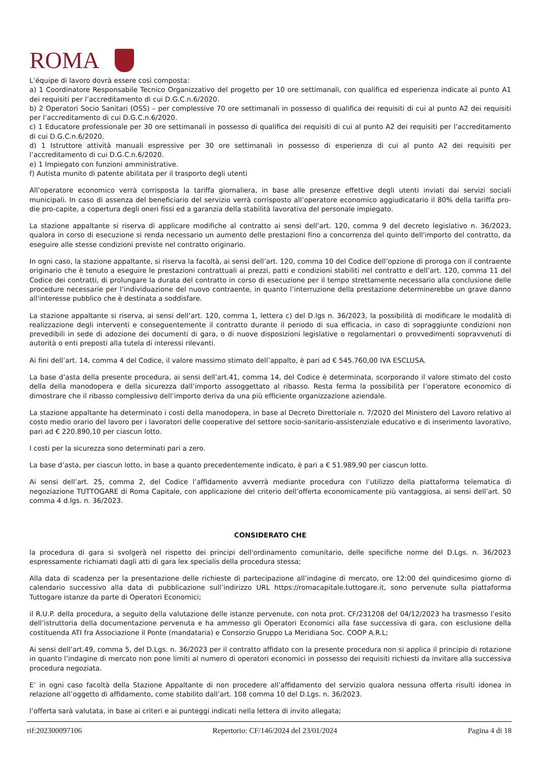ROMA
L’équipe di lavoro dovrà essere così composta:
a) 1 Coordinatore Responsabile Tecnico Organizzativo del progetto per 10 ore settimanali, con qualifica ed esperienza indicate al punto A1 dei requisiti per l’accreditamento di cui D.G.C.n.6/2020.
b) 2 Operatori Socio Sanitari (OSS) – per complessive 70 ore settimanali in possesso di qualifica dei requisiti di cui al punto A2 dei requisiti per l’accreditamento di cui D.G.C.n.6/2020.
c) 1 Educatore professionale per 30 ore settimanali in possesso di qualifica dei requisiti di cui al punto A2 dei requisiti per l’accreditamento di cui D.G.C.n.6/2020.
d) 1 Istruttore attività manuali espressive per 30 ore settimanali in possesso di esperienza di cui al punto A2 dei requisiti per l’accreditamento di cui D.G.C.n.6/2020.
e) 1 Impiegato con funzioni amministrative.
f) Autista munito di patente abilitata per il trasporto degli utenti
All’operatore economico verrà corrisposta la tariffa giornaliera, in base alle presenze effettive degli utenti inviati dai servizi sociali municipali. In caso di assenza del beneficiario del servizio verrà corrisposto all’operatore economico aggiudicatario il 80% della tariffa pro-die pro-capite, a copertura degli oneri fissi ed a garanzia della stabilità lavorativa del personale impiegato.
La stazione appaltante si riserva di applicare modifiche al contratto ai sensi dell’art. 120, comma 9 del decreto legislativo n. 36/2023, qualora in corso di esecuzione si renda necessario un aumento delle prestazioni fino a concorrenza del quinto dell'importo del contratto, da eseguire alle stesse condizioni previste nel contratto originario.
In ogni caso, la stazione appaltante, si riserva la facoltà, ai sensi dell’art. 120, comma 10 del Codice dell’opzione di proroga con il contraente originario che è tenuto a eseguire le prestazioni contrattuali ai prezzi, patti e condizioni stabiliti nel contratto e dell’art. 120, comma 11 del Codice dei contratti, di prolungare la durata del contratto in corso di esecuzione per il tempo strettamente necessario alla conclusione delle procedure necessarie per l’individuazione del nuovo contraente, in quanto l’interruzione della prestazione determinerebbe un grave danno all'interesse pubblico che è destinata a soddisfare.
La stazione appaltante si riserva, ai sensi dell’art. 120, comma 1, lettera c) del D.lgs n. 36/2023, la possibilità di modificare le modalità di realizzazione degli interventi e conseguentemente il contratto durante il periodo di sua efficacia, in caso di sopraggiunte condizioni non prevedibili in sede di adozione dei documenti di gara, o di nuove disposizioni legislative o regolamentari o provvedimenti sopravvenuti di autorità o enti preposti alla tutela di interessi rilevanti.
Ai fini dell’art. 14, comma 4 del Codice, il valore massimo stimato dell’appalto, è pari ad € 545.760,00 IVA ESCLUSA.
La base d’asta della presente procedura, ai sensi dell’art.41, comma 14, del Codice è determinata, scorporando il valore stimato del costo della della manodopera e della sicurezza dall’importo assoggettato al ribasso. Resta ferma la possibilità per l’operatore economico di dimostrare che il ribasso complessivo dell’importo deriva da una più efficiente organizzazione aziendale.
La stazione appaltante ha determinato i costi della manodopera, in base al Decreto Direttoriale n. 7/2020 del Ministero del Lavoro relativo al costo medio orario del lavoro per i lavoratori delle cooperative del settore socio-sanitario-assistenziale educativo e di inserimento lavorativo, pari ad € 220.890,10 per ciascun lotto.
I costi per la sicurezza sono determinati pari a zero.
La base d’asta, per ciascun lotto, in base a quanto precedentemente indicato, è pari a € 51.989,90 per ciascun lotto.
Ai sensi dell’art. 25, comma 2, del Codice l’affidamento avverrà mediante procedura con l’utilizzo della piattaforma telematica di negoziazione TUTTOGARE di Roma Capitale, con applicazione del criterio dell’offerta economicamente più vantaggiosa, ai sensi dell’art. 50 comma 4 d.lgs. n. 36/2023.
CONSIDERATO CHE
la procedura di gara si svolgerà nel rispetto dei principi dell'ordinamento comunitario, delle specifiche norme del D.Lgs. n. 36/2023 espressamente richiamati dagli atti di gara lex specialis della procedura stessa;
Alla data di scadenza per la presentazione delle richieste di partecipazione all’indagine di mercato, ore 12:00 del quindicesimo giorno di calendario successivo alla data di pubblicazione sull’indirizzo URL https://romacapitale.tuttogare.it, sono pervenute sulla piattaforma Tuttogare istanze da parte di Operatori Economici;
il R.U.P. della procedura, a seguito della valutazione delle istanze pervenute, con nota prot. CF/231208 del 04/12/2023 ha trasmesso l’esito dell’istruttoria della documentazione pervenuta e ha ammesso gli Operatori Economici alla fase successiva di gara, con esclusione della costituenda ATI fra Associazione il Ponte (mandataria) e Consorzio Gruppo La Meridiana Soc. COOP A.R.L;
Ai sensi dell’art.49, comma 5, del D.Lgs. n. 36/2023 per il contratto affidato con la presente procedura non si applica il principio di rotazione in quanto l’indagine di mercato non pone limiti al numero di operatori economici in possesso dei requisiti richiesti da invitare alla successiva procedura negoziata.
E’ in ogni caso facoltà della Stazione Appaltante di non procedere all’affidamento del servizio qualora nessuna offerta risulti idonea in relazione all’oggetto di affidamento, come stabilito dall’art. 108 comma 10 del D.Lgs. n. 36/2023.
l’offerta sarà valutata, in base ai criteri e ai punteggi indicati nella lettera di invito allegata;
rif:202300097106 Repertorio: CF/146/2024 del 23/01/2024 Pagina 4 di 18